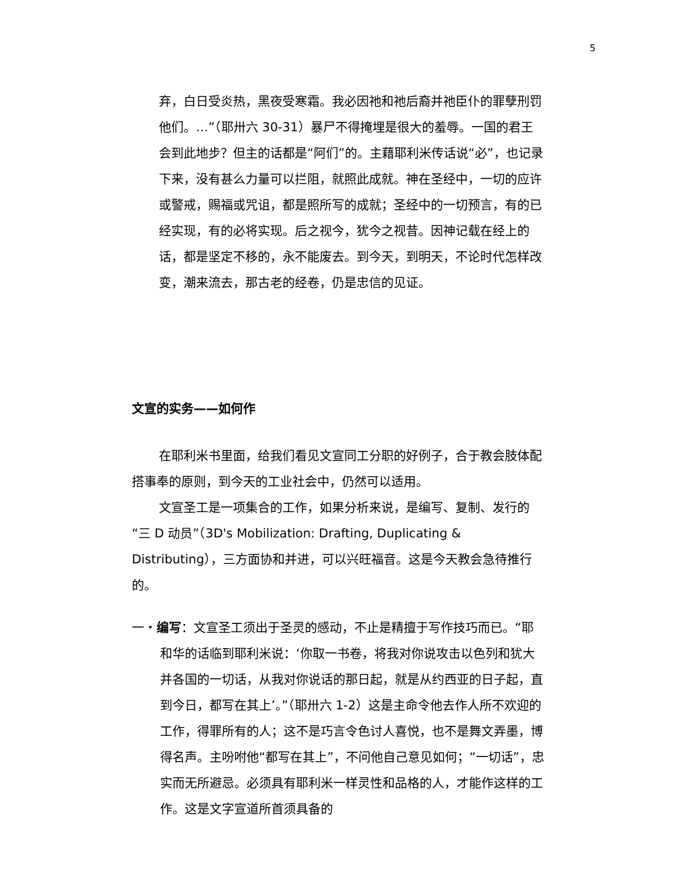5
弃，白日受炎热，黑夜受寒霜。我必因祂和祂后裔并祂臣仆的罪孽刑罚他们。…”（耶卅六 30-31）暴尸不得掩埋是很大的羞辱。一国的君王会到此地步？但主的话都是“阿们”的。主藉耶利米传话说“必”，也记录下来，没有甚么力量可以拦阻，就照此成就。神在圣经中，一切的应许或警戒，赐福或咒诅，都是照所写的成就；圣经中的一切预言，有的已经实现，有的必将实现。后之视今，犹今之视昔。因神记载在经上的话，都是坚定不移的，永不能废去。到今天，到明天，不论时代怎样改变，潮来流去，那古老的经卷，仍是忠信的见证。
文宣的实务——如何作
在耶利米书里面，给我们看见文宣同工分职的好例子，合于教会肢体配搭事奉的原则，到今天的工业社会中，仍然可以适用。
文宣圣工是一项集合的工作，如果分析来说，是编写、复制、发行的“三 D 动员”（3D's Mobilization: Drafting, Duplicating & Distributing），三方面协和并进，可以兴旺福音。这是今天教会急待推行的。
一・编写：文宣圣工须出于圣灵的感动，不止是精擅于写作技巧而已。“耶和华的话临到耶利米说：‘你取一书卷，将我对你说攻击以色列和犹大并各国的一切话，从我对你说话的那日起，就是从约西亚的日子起，直到今日，都写在其上’。”（耶卅六 1-2）这是主命令他去作人所不欢迎的工作，得罪所有的人；这不是巧言令色讨人喜悦，也不是舞文弄墨，博得名声。主吩咐他“都写在其上”，不问他自己意见如何；“一切话”，忠实而无所避忌。必须具有耶利米一样灵性和品格的人，才能作这样的工作。这是文字宣道所首须具备的